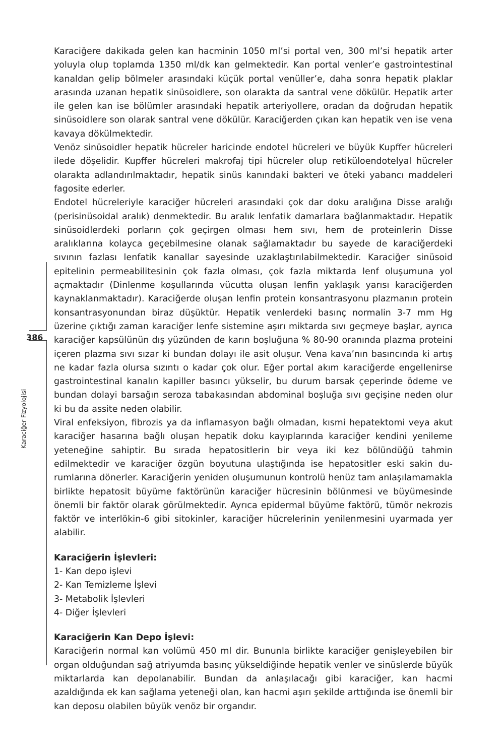386
Karaciğer Fizyolojisi
Karaciğere dakikada gelen kan hacminin 1050 ml’si portal ven, 300 ml’si hepatik arter yoluyla olup toplamda 1350 ml/dk kan gelmektedir. Kan portal venler’e gastrointestinal kanaldan gelip bölmeler arasındaki küçük portal venüller’e, daha sonra hepatik plaklar arasında uzanan hepatik sinüsoidlere, son olarakta da santral vene dökülür. Hepatik arter ile gelen kan ise bölümler arasındaki hepatik arteriyollere, oradan da doğrudan hepatik sinüsoidlere son olarak santral vene dökülür. Karaciğerden çıkan kan hepatik ven ise vena kavaya dökülmektedir.
Venöz sinüsoidler hepatik hücreler haricinde endotel hücreleri ve büyük Kupffer hücreleri ilede döşelidir. Kupffer hücreleri makrofaj tipi hücreler olup retiküloendotelyal hücreler olarakta adlandırılmaktadır, hepatik sinüs kanındaki bakteri ve öteki yabancı maddeleri fagosite ederler.
Endotel hücreleriyle karaciğer hücreleri arasındaki çok dar doku aralığına Disse aralığı (perisinüsoidal aralık) denmektedir. Bu aralık lenfatik damarlara bağlanmaktadır. Hepatik sinüsoidlerdeki porların çok geçirgen olması hem sıvı, hem de proteinlerin Disse aralıklarına kolayca geçebilmesine olanak sağlamaktadır bu sayede de karaciğerdeki sıvının fazlası lenfatik kanallar sayesinde uzaklaştırılabilmektedir. Karaciğer sinüsoid epitelinin permeabilitesinin çok fazla olması, çok fazla miktarda lenf oluşumuna yol açmaktadır (Dinlenme koşullarında vücutta oluşan lenfin yaklaşık yarısı karaciğerden kaynaklanmaktadır). Karaciğerde oluşan lenfin protein konsantrasyonu plazmanın protein konsantrasyonundan biraz düşüktür. Hepatik venlerdeki basınç normalin 3-7 mm Hg üzerine çıktığı zaman karaciğer lenfe sistemine aşırı miktarda sıvı geçmeye başlar, ayrıca karaciğer kapsülünün dış yüzünden de karın boşluğuna % 80-90 oranında plazma proteini içeren plazma sıvı sızar ki bundan dolayı ile asit oluşur. Vena kava’nın basıncında ki artış ne kadar fazla olursa sızıntı o kadar çok olur. Eğer portal akım karaciğerde engellenirse gastrointestinal kanalın kapiller basıncı yükselir, bu durum barsak çeperinde ödeme ve bundan dolayi barsağın seroza tabakasından abdominal boşluğa sıvı geçişine neden olur ki bu da assite neden olabilir.
Viral enfeksiyon, fibrozis ya da inflamasyon bağlı olmadan, kısmi hepatektomi veya akut karaciğer hasarına bağlı oluşan hepatik doku kayıplarında karaciğer kendini yenileme yeteneğine sahiptir. Bu sırada hepatositlerin bir veya iki kez bölündüğü tahmin edilmektedir ve karaciğer özgün boyutuna ulaştığında ise hepatositler eski sakin du-rumlarına dönerler. Karaciğerin yeniden oluşumunun kontrolü henüz tam anlaşılamamakla birlikte hepatosit büyüme faktörünün karaciğer hücresinin bölünmesi ve büyümesinde önemli bir faktör olarak görülmektedir. Ayrıca epidermal büyüme faktörü, tümör nekrozis faktör ve interlökin-6 gibi sitokinler, karaciğer hücrelerinin yenilenmesini uyarmada yer alabilir.
Karaciğerin İşlevleri:
1- Kan depo işlevi
2- Kan Temizleme İşlevi
3- Metabolik İşlevleri
4- Diğer İşlevleri
Karaciğerin Kan Depo İşlevi:
Karaciğerin normal kan volümü 450 ml dir. Bununla birlikte karaciğer genişleyebilen bir organ olduğundan sağ atriyumda basınç yükseldiğinde hepatik venler ve sinüslerde büyük miktarlarda kan depolanabilir. Bundan da anlaşılacağı gibi karaciğer, kan hacmi azaldığında ek kan sağlama yeteneği olan, kan hacmi aşırı şekilde arttığında ise önemli bir kan deposu olabilen büyük venöz bir organdır.